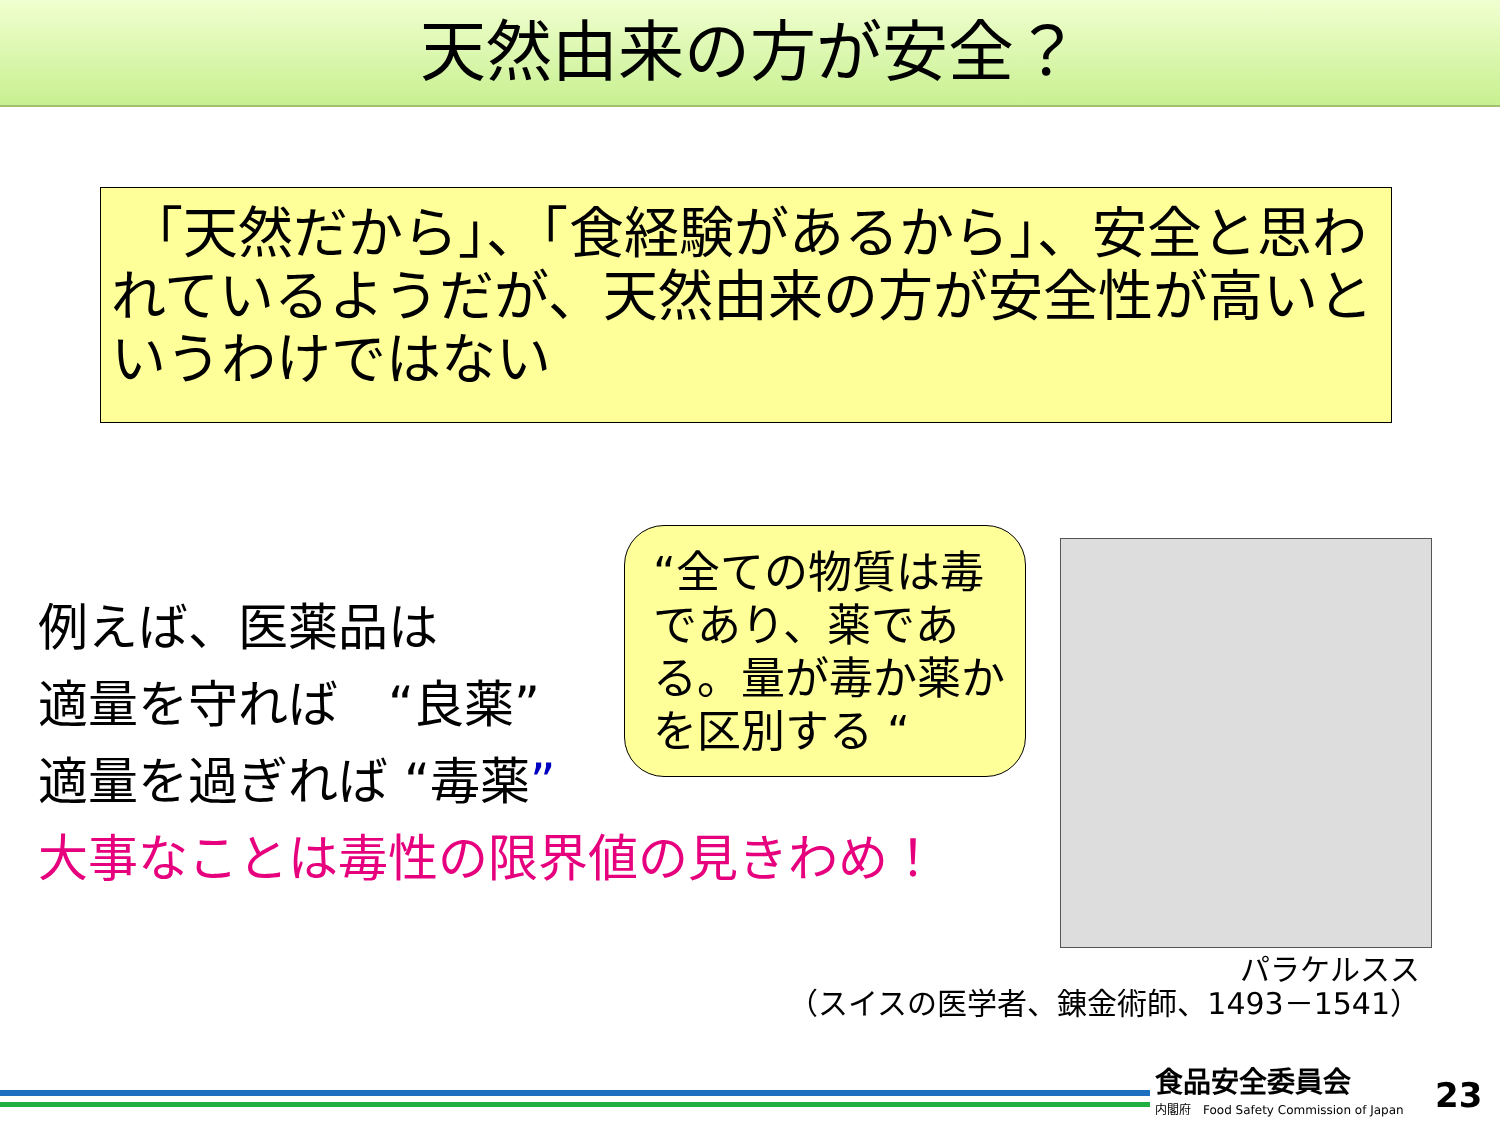天然由来の方が安全？
「天然だから」、「食経験があるから」、安全と思われているようだが、天然由来の方が安全性が高いというわけではない
例えば、医薬品は
適量を守れば　“良薬”
適量を過ぎれば “毒薬”
大事なことは毒性の限界値の見きわめ！
“全ての物質は毒であり、薬である。量が毒か薬かを区別する “
パラケルスス
（スイスの医学者、錬金術師、1493－1541）
食品安全委員会
内閣府　Food Safety Commission of Japan
23